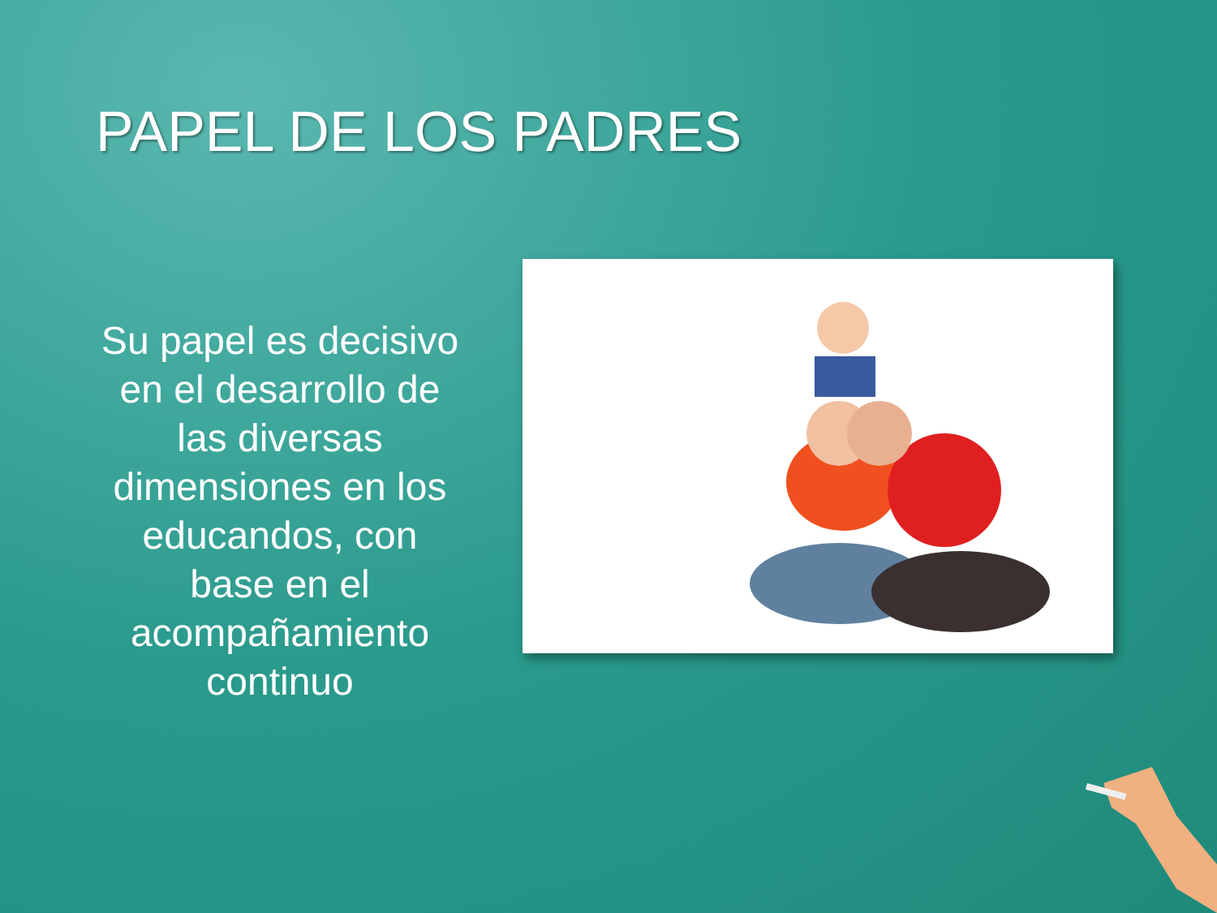PAPEL DE LOS PADRES
Su papel es decisivo en el desarrollo de las diversas dimensiones en los educandos, con base en el acompañamiento continuo